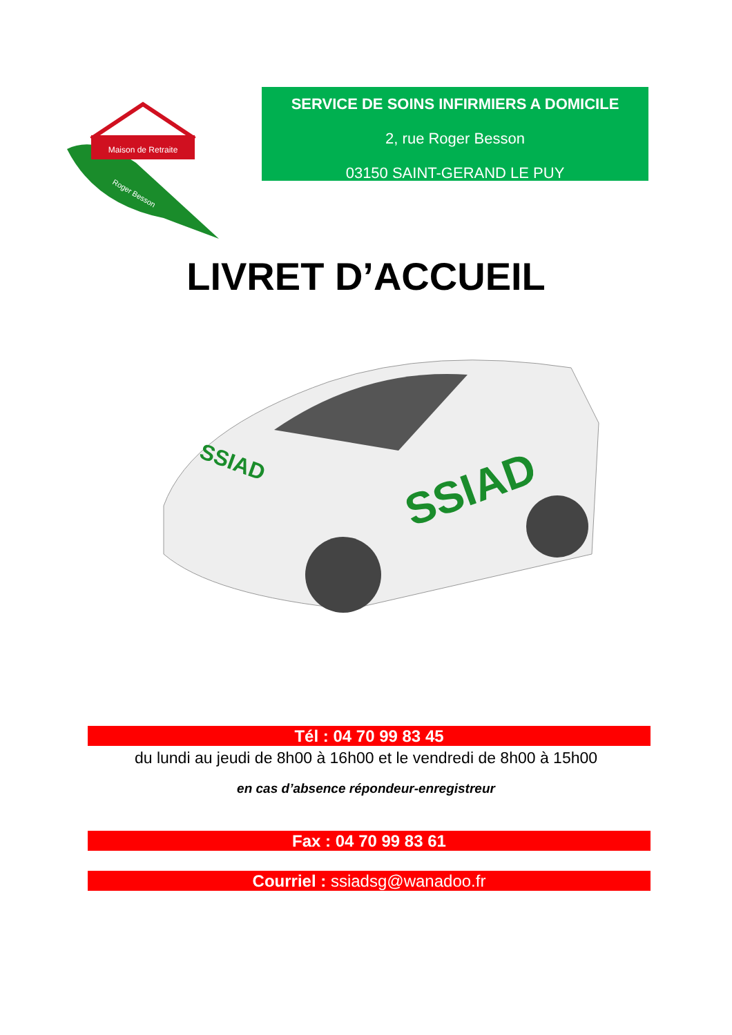Maison de Retraite
Roger Besson
SERVICE DE SOINS INFIRMIERS A DOMICILE
2, rue Roger Besson
03150 SAINT-GERAND LE PUY
LIVRET D’ACCUEIL
SSIAD
SSIAD
Tél : 04 70 99 83 45
du lundi au jeudi de 8h00 à 16h00 et le vendredi de 8h00 à 15h00
en cas d’absence répondeur-enregistreur
Fax : 04 70 99 83 61
Courriel : ssiadsg@wanadoo.fr